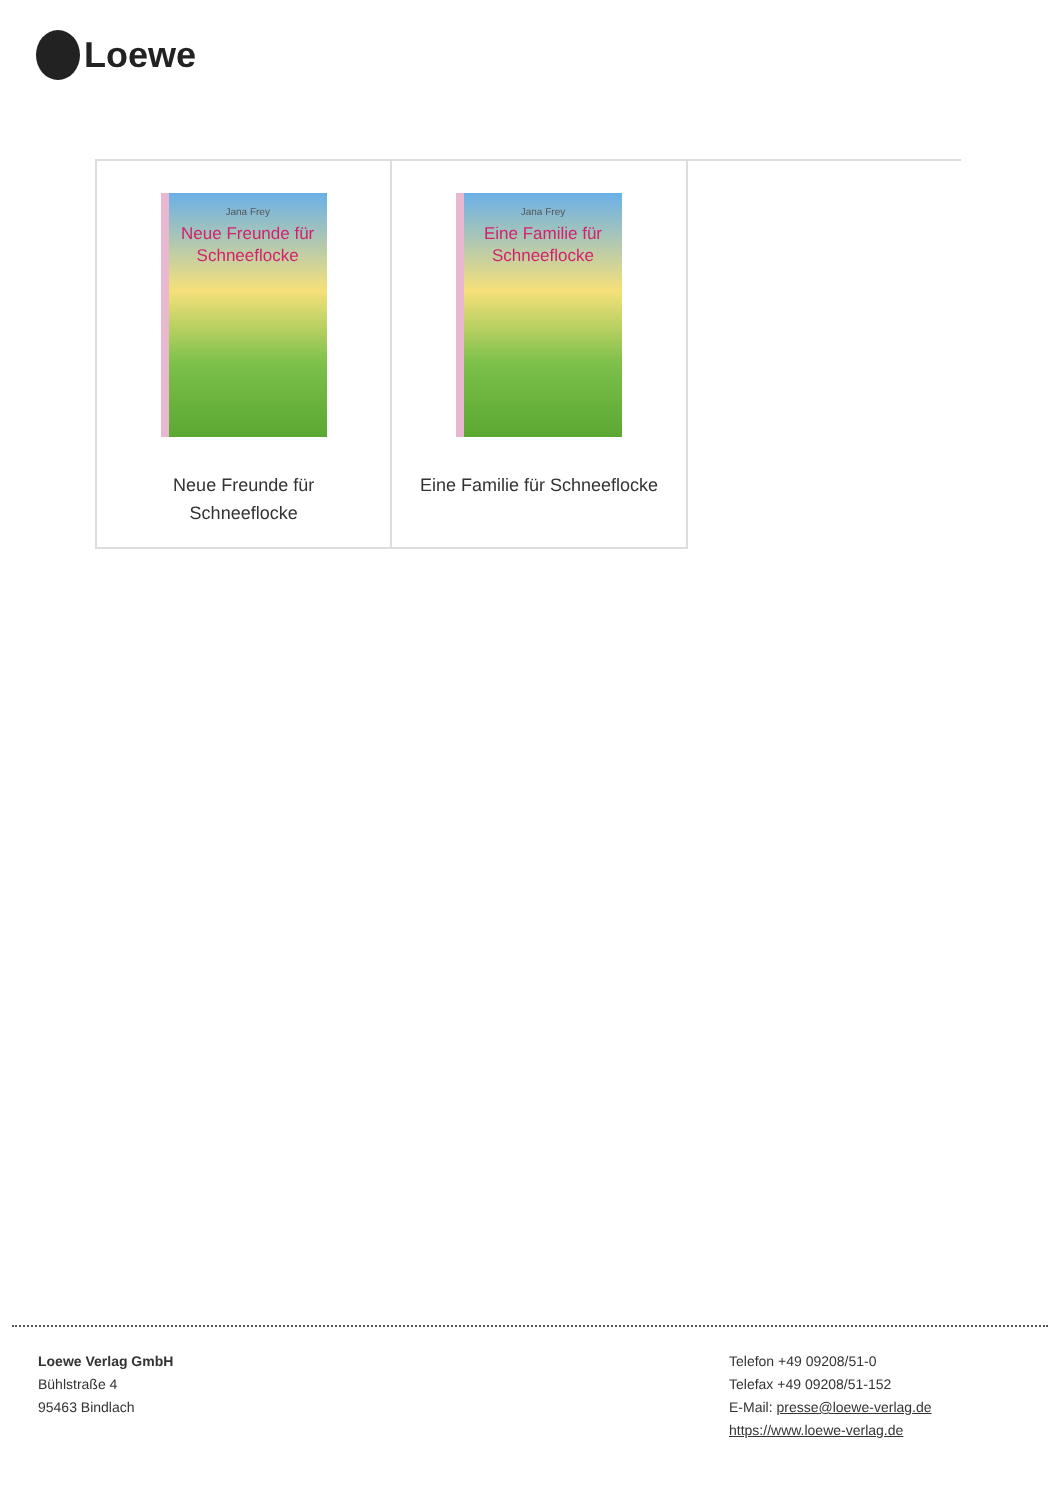Loewe
| Jana Frey Neue Freunde für Schneeflocke Neue Freunde für Schneeflocke | Jana Frey Eine Familie für Schneeflocke Eine Familie für Schneeflocke | |
Loewe Verlag GmbH
Bühlstraße 4
95463 Bindlach
Telefon +49 09208/51-0
Telefax +49 09208/51-152
E-Mail: presse@loewe-verlag.de
https://www.loewe-verlag.de